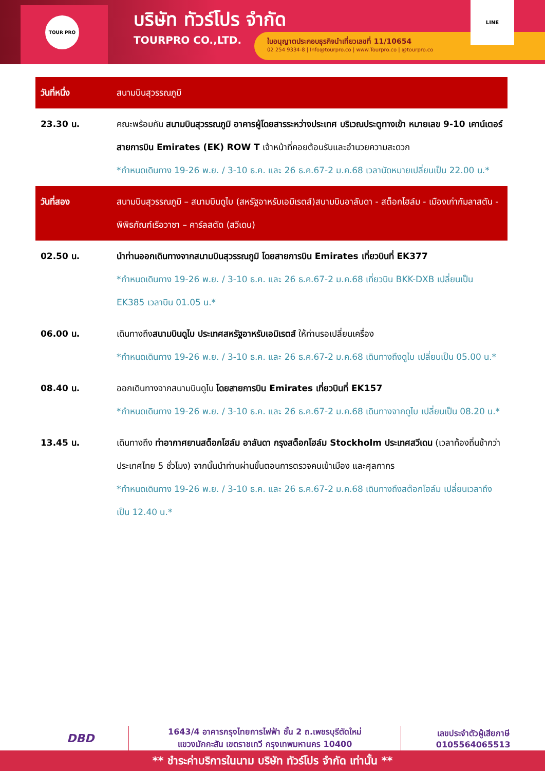TOUR PRO
บริษัท ทัวร์โปร จำกัด
TOURPRO CO.,LTD.
ใบอนุญาตประกอบธุรกิจนำเที่ยวเลขที่ 11/10654
02 254 9334-8 | Info@tourpro.co | www.Tourpro.co | @tourpro.co
LINE
| วันที่หนึ่ง | สนามบินสุวรรณภูมิ |
| 23.30 น. | คณะพร้อมกัน สนามบินสุวรรณภูมิ อาคารผู้โดยสารระหว่างประเทศ บริเวณประตูทางเข้า หมายเลข 9-10 เคาน์เตอร์สายการบิน Emirates (EK) ROW T เจ้าหน้าที่คอยต้อนรับและอำนวยความสะดวก *กำหนดเดินทาง 19-26 พ.ย. / 3-10 ธ.ค. และ 26 ธ.ค.67-2 ม.ค.68 เวลานัดหมายเปลี่ยนเป็น 22.00 น.* |
| วันที่สอง | สนามบินสุวรรณภูมิ – สนามบินดูไบ (สหรัฐอาหรับเอมิเรตส์)สนามบินอาลันดา - สต็อกโฮล์ม - เมืองเก่ากัมลาสตัน - พิพิธภัณฑ์เรือวาซา – คาร์ลสตัด (สวีเดน) |
| 02.50 น. | นำท่านออกเดินทางจากสนามบินสุวรรณภูมิ โดยสายการบิน Emirates เที่ยวบินที่ EK377 *กำหนดเดินทาง 19-26 พ.ย. / 3-10 ธ.ค. และ 26 ธ.ค.67-2 ม.ค.68 เที่ยวบิน BKK-DXB เปลี่ยนเป็น EK385 เวลาบิน 01.05 น.* |
| 06.00 น. | เดินทางถึง สนามบินดูไบ ประเทศสหรัฐอาหรับเอมิเรตส์ ให้ท่านรอเปลี่ยนเครื่อง *กำหนดเดินทาง 19-26 พ.ย. / 3-10 ธ.ค. และ 26 ธ.ค.67-2 ม.ค.68 เดินทางถึงดูไบ เปลี่ยนเป็น 05.00 น.* |
| 08.40 น. | ออกเดินทางจากสนามบินดูไบ โดยสายการบิน Emirates เที่ยวบินที่ EK157 *กำหนดเดินทาง 19-26 พ.ย. / 3-10 ธ.ค. และ 26 ธ.ค.67-2 ม.ค.68 เดินทางจากดูไบ เปลี่ยนเป็น 08.20 น.* |
| 13.45 น. | เดินทางถึง ท่าอากาศยานสต็อกโฮล์ม อาลันดา กรุงสต็อกโฮล์ม Stockholm ประเทศสวีเดน (เวลาท้องถิ่นช้ากว่าประเทศไทย 5 ชั่วโมง) จากนั้นนำท่านผ่านขั้นตอนการตรวจคนเข้าเมือง และศุลกากร *กำหนดเดินทาง 19-26 พ.ย. / 3-10 ธ.ค. และ 26 ธ.ค.67-2 ม.ค.68 เดินทางถึงสต๊อกโฮล์ม เปลี่ยนเวลาถึงเป็น 12.40 น.* |
DBD
1643/4 อาคารกรุงไทยการไฟฟ้า ชั้น 2 ถ.เพชรบุรีตัดใหม่
แขวงมักกะสัน เขตราชเทวี กรุงเทพมหานคร 10400
เลขประจำตัวผู้เสียภาษี
0105564065513
** ชำระค่าบริการในนาม บริษัท ทัวร์โปร จำกัด เท่านั้น **